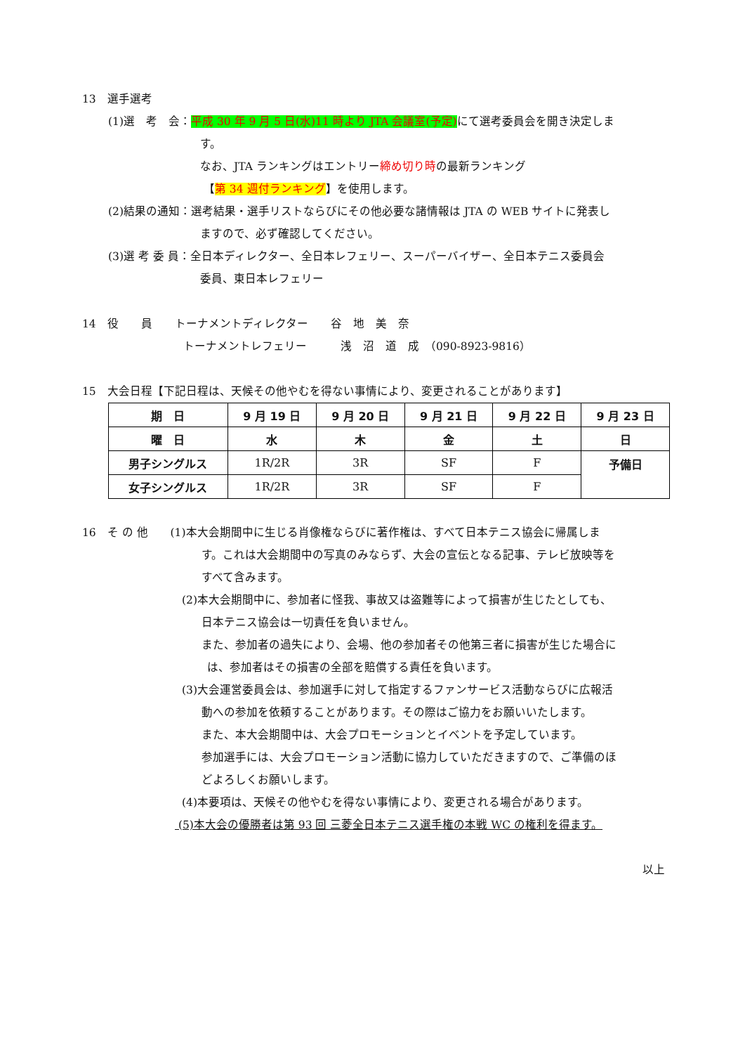13　選手選考
(1)選　考　会：平成 30 年 9 月 5 日(水)11 時より JTA 会議室(予定) にて選考委員会を開き決定しま
す。
なお、JTA ランキングはエントリー締め切り時の最新ランキング
【第 34 週付ランキング】を使用します。
(2)結果の通知：選考結果・選手リストならびにその他必要な諸情報は JTA の WEB サイトに発表し
ますので、必ず確認してください。
(3)選 考 委 員：全日本ディレクター、全日本レフェリー、スーパーバイザー、全日本テニス委員会
委員、東日本レフェリー
14　役　　員　　トーナメントディレクター　　谷　地　美　奈
トーナメントレフェリー　　　浅　沼　道　成　（090-8923-9816）
15　大会日程【下記日程は、天候その他やむを得ない事情により、変更されることがあります】
| 期 日 | 9 月 19 日 | 9 月 20 日 | 9 月 21 日 | 9 月 22 日 | 9 月 23 日 |
| 曜 日 | 水 | 木 | 金 | 土 | 日 |
| 男子シングルス | 1R/2R | 3R | SF | F | 予備日 |
| 女子シングルス | 1R/2R | 3R | SF | F | |
16　そ の 他　　(1)本大会期間中に生じる肖像権ならびに著作権は、すべて日本テニス協会に帰属しま
す。これは大会期間中の写真のみならず、大会の宣伝となる記事、テレビ放映等を
すべて含みます。
(2)本大会期間中に、参加者に怪我、事故又は盗難等によって損害が生じたとしても、
日本テニス協会は一切責任を負いません。
また、参加者の過失により、会場、他の参加者その他第三者に損害が生じた場合に
は、参加者はその損害の全部を賠償する責任を負います。
(3)大会運営委員会は、参加選手に対して指定するファンサービス活動ならびに広報活
動への参加を依頼することがあります。その際はご協力をお願いいたします。
また、本大会期間中は、大会プロモーションとイベントを予定しています。
参加選手には、大会プロモーション活動に協力していただきますので、ご準備のほ
どよろしくお願いします。
(4)本要項は、天候その他やむを得ない事情により、変更される場合があります。
(5)本大会の優勝者は第 93 回 三菱全日本テニス選手権の本戦 WC の権利を得ます。
以上